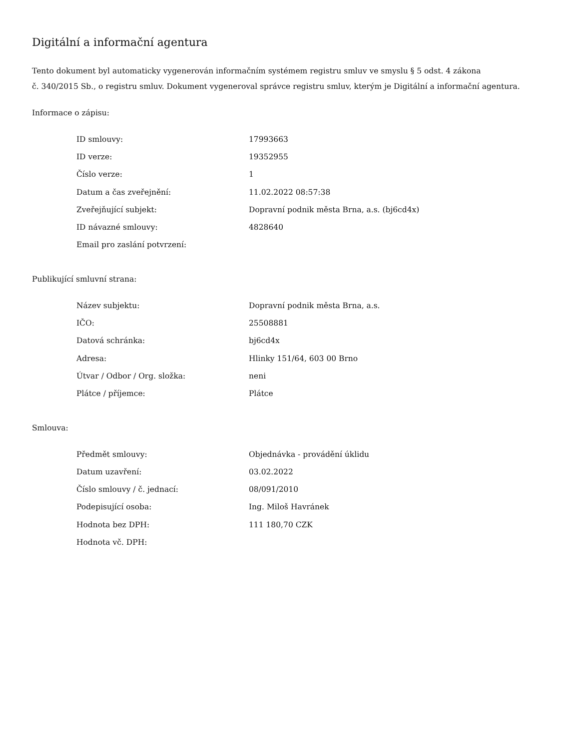Digitální a informační agentura
Tento dokument byl automaticky vygenerován informačním systémem registru smluv ve smyslu § 5 odst. 4 zákona
č. 340/2015 Sb., o registru smluv. Dokument vygeneroval správce registru smluv, kterým je Digitální a informační agentura.
Informace o zápisu:
| ID smlouvy: | 17993663 |
| ID verze: | 19352955 |
| Číslo verze: | 1 |
| Datum a čas zveřejnění: | 11.02.2022 08:57:38 |
| Zveřejňující subjekt: | Dopravní podnik města Brna, a.s. (bj6cd4x) |
| ID návazné smlouvy: | 4828640 |
| Email pro zaslání potvrzení: | |
Publikující smluvní strana:
| Název subjektu: | Dopravní podnik města Brna, a.s. |
| IČO: | 25508881 |
| Datová schránka: | bj6cd4x |
| Adresa: | Hlinky 151/64, 603 00 Brno |
| Útvar / Odbor / Org. složka: | neni |
| Plátce / příjemce: | Plátce |
Smlouva:
| Předmět smlouvy: | Objednávka - provádění úklidu |
| Datum uzavření: | 03.02.2022 |
| Číslo smlouvy / č. jednací: | 08/091/2010 |
| Podepisující osoba: | Ing. Miloš Havránek |
| Hodnota bez DPH: | 111 180,70 CZK |
| Hodnota vč. DPH: | |